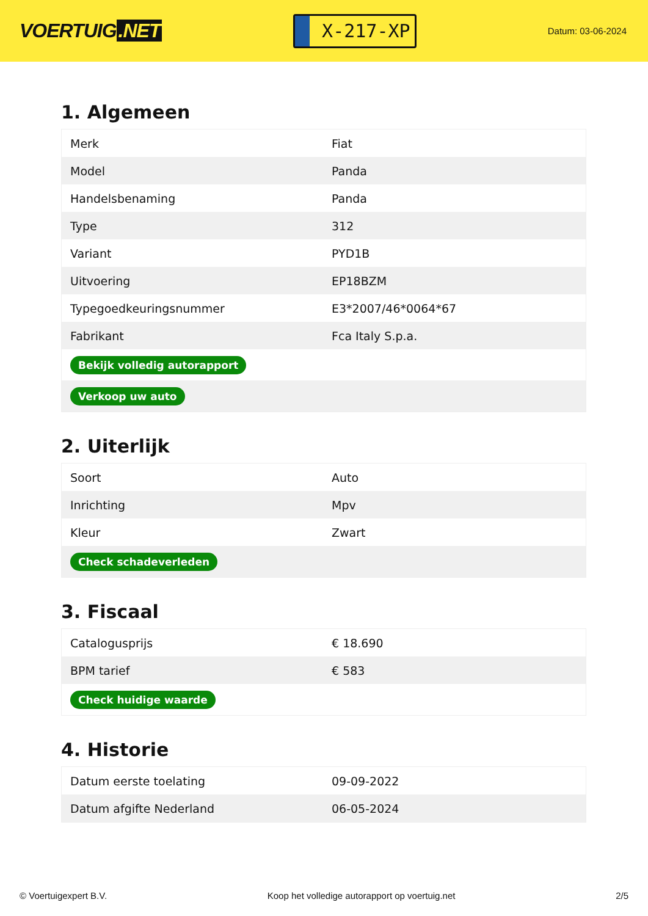VOERTUIG.NET
X-217-XP
Datum: 03-06-2024
1. Algemeen
| Merk | Fiat |
| Model | Panda |
| Handelsbenaming | Panda |
| Type | 312 |
| Variant | PYD1B |
| Uitvoering | EP18BZM |
| Typegoedkeuringsnummer | E3*2007/46*0064*67 |
| Fabrikant | Fca Italy S.p.a. |
| Bekijk volledig autorapport | |
| Verkoop uw auto | |
2. Uiterlijk
| Soort | Auto |
| Inrichting | Mpv |
| Kleur | Zwart |
| Check schadeverleden | |
3. Fiscaal
| Catalogusprijs | € 18.690 |
| BPM tarief | € 583 |
| Check huidige waarde | |
4. Historie
| Datum eerste toelating | 09-09-2022 |
| Datum afgifte Nederland | 06-05-2024 |
© Voertuigexpert B.V. Koop het volledige autorapport op voertuig.net 2/5